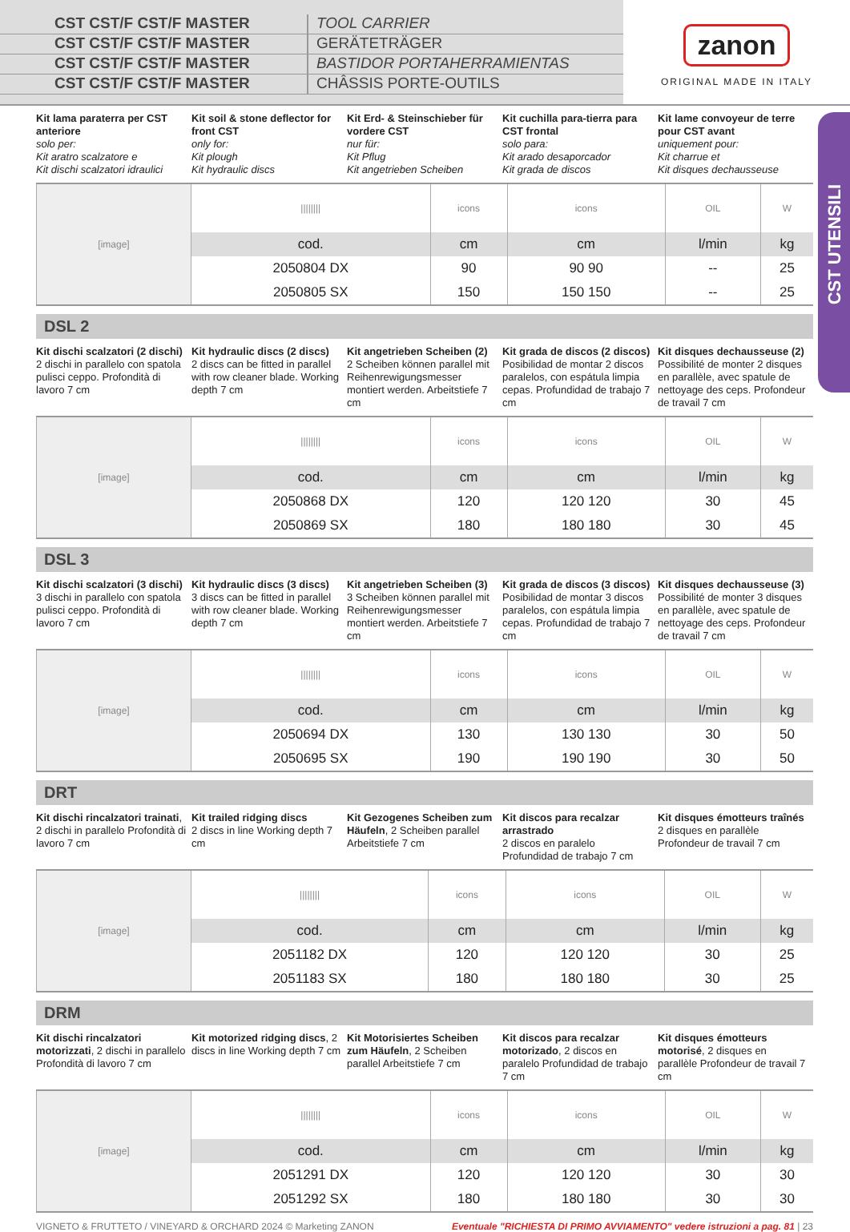CST CST/F CST/F MASTER TOOL CARRIER
CST CST/F CST/F MASTER GERÄTETRÄGER
CST CST/F CST/F MASTER BASTIDOR PORTAHERRAMIENTAS
CST CST/F CST/F MASTER CHÂSSIS PORTE-OUTILS
zanon
ORIGINAL MADE IN ITALY
CST UTENSILI
Kit lama paraterra per CST anteriore
solo per:
Kit aratro scalzatore e
Kit dischi scalzatori idraulici
Kit soil & stone deflector for front CST
only for:
Kit plough
Kit hydraulic discs
Kit Erd- & Steinschieber für vordere CST
nur für:
Kit Pflug
Kit angetrieben Scheiben
Kit cuchilla para-tierra para CST frontal
solo para:
Kit arado desaporcador
Kit grada de discos
Kit lame convoyeur de terre pour CST avant
uniquement pour:
Kit charrue et
Kit disques dechausseuse
| [image] | //////// | icons | icons | OIL | W |
| | cod. | cm | cm | l/min | kg |
| | 2050804 DX | 90 | 90 90 | -- | 25 |
| | 2050805 SX | 150 | 150 150 | -- | 25 |
DSL 2
Kit dischi scalzatori (2 dischi)
2 dischi in parallelo con spatola pulisci ceppo. Profondità di lavoro 7 cm
Kit hydraulic discs (2 discs)
2 discs can be fitted in parallel with row cleaner blade. Working depth 7 cm
Kit angetrieben Scheiben (2)
2 Scheiben können parallel mit Reihenrewigungsmesser montiert werden. Arbeitstiefe 7 cm
Kit grada de discos (2 discos)
Posibilidad de montar 2 discos paralelos, con espátula limpia cepas. Profundidad de trabajo 7 cm
Kit disques dechausseuse (2)
Possibilité de monter 2 disques en parallèle, avec spatule de nettoyage des ceps. Profondeur de travail 7 cm
| [image] | //////// | icons | icons | OIL | W |
| | cod. | cm | cm | l/min | kg |
| | 2050868 DX | 120 | 120 120 | 30 | 45 |
| | 2050869 SX | 180 | 180 180 | 30 | 45 |
DSL 3
Kit dischi scalzatori (3 dischi)
3 dischi in parallelo con spatola pulisci ceppo. Profondità di lavoro 7 cm
Kit hydraulic discs (3 discs)
3 discs can be fitted in parallel with row cleaner blade. Working depth 7 cm
Kit angetrieben Scheiben (3)
3 Scheiben können parallel mit Reihenrewigungsmesser montiert werden. Arbeitstiefe 7 cm
Kit grada de discos (3 discos)
Posibilidad de montar 3 discos paralelos, con espátula limpia cepas. Profundidad de trabajo 7 cm
Kit disques dechausseuse (3)
Possibilité de monter 3 disques en parallèle, avec spatule de nettoyage des ceps. Profondeur de travail 7 cm
| [image] | //////// | icons | icons | OIL | W |
| | cod. | cm | cm | l/min | kg |
| | 2050694 DX | 130 | 130 130 | 30 | 50 |
| | 2050695 SX | 190 | 190 190 | 30 | 50 |
DRT
Kit dischi rincalzatori trainati, 2 dischi in parallelo Profondità di lavoro 7 cm
Kit trailed ridging discs
2 discs in line Working depth 7 cm
Kit Gezogenes Scheiben zum Häufeln, 2 Scheiben parallel Arbeitstiefe 7 cm
Kit discos para recalzar arrastrado
2 discos en paralelo Profundidad de trabajo 7 cm
Kit disques émotteurs traînés
2 disques en parallèle Profondeur de travail 7 cm
| [image] | //////// | icons | icons | OIL | W |
| | cod. | cm | cm | l/min | kg |
| | 2051182 DX | 120 | 120 120 | 30 | 25 |
| | 2051183 SX | 180 | 180 180 | 30 | 25 |
DRM
Kit dischi rincalzatori motorizzati, 2 dischi in parallelo Profondità di lavoro 7 cm
Kit motorized ridging discs, 2 discs in line Working depth 7 cm
Kit Motorisiertes Scheiben zum Häufeln, 2 Scheiben parallel Arbeitstiefe 7 cm
Kit discos para recalzar motorizado, 2 discos en paralelo Profundidad de trabajo 7 cm
Kit disques émotteurs motorisé, 2 disques en parallèle Profondeur de travail 7 cm
| [image] | //////// | icons | icons | OIL | W |
| | cod. | cm | cm | l/min | kg |
| | 2051291 DX | 120 | 120 120 | 30 | 30 |
| | 2051292 SX | 180 | 180 180 | 30 | 30 |
VIGNETO & FRUTTETO / VINEYARD & ORCHARD 2024 © Marketing ZANON Eventuale "RICHIESTA DI PRIMO AVVIAMENTO" vedere istruzioni a pag. 81 | 23